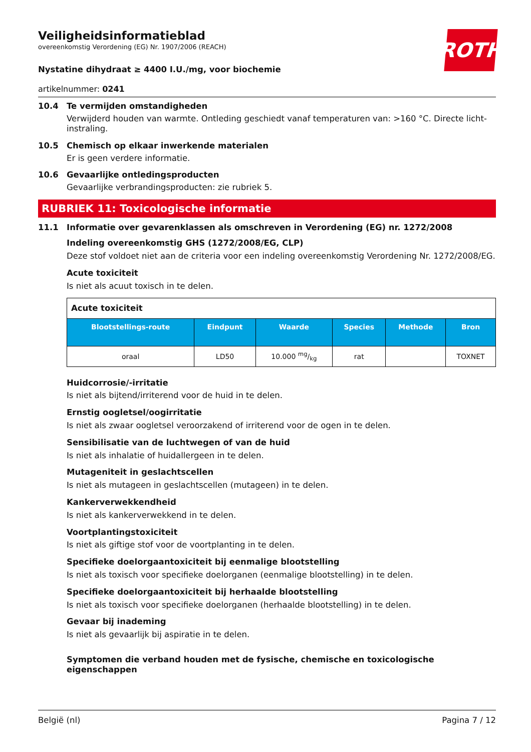ROTH
Veiligheidsinformatieblad
overeenkomstig Verordening (EG) Nr. 1907/2006 (REACH)
Nystatine dihydraat ≥ 4400 I.U./mg, voor biochemie
artikelnummer: 0241
10.4 Te vermijden omstandigheden
Verwijderd houden van warmte. Ontleding geschiedt vanaf temperaturen van: >160 °C. Directe licht-instraling.
10.5 Chemisch op elkaar inwerkende materialen
Er is geen verdere informatie.
10.6 Gevaarlijke ontledingsproducten
Gevaarlijke verbrandingsproducten: zie rubriek 5.
RUBRIEK 11: Toxicologische informatie
11.1 Informatie over gevarenklassen als omschreven in Verordening (EG) nr. 1272/2008
Indeling overeenkomstig GHS (1272/2008/EG, CLP)
Deze stof voldoet niet aan de criteria voor een indeling overeenkomstig Verordening Nr. 1272/2008/EG.
Acute toxiciteit
Is niet als acuut toxisch in te delen.
| Acute toxiciteit | | | | | |
| --- | --- | --- | --- | --- | --- |
| Blootstellings-route | Eindpunt | Waarde | Species | Methode | Bron |
| oraal | LD50 | 10.000 mg/kg | rat | | TOXNET |
Huidcorrosie/-irritatie
Is niet als bijtend/irriterend voor de huid in te delen.
Ernstig oogletsel/oogirritatie
Is niet als zwaar oogletsel veroorzakend of irriterend voor de ogen in te delen.
Sensibilisatie van de luchtwegen of van de huid
Is niet als inhalatie of huidallergeen in te delen.
Mutageniteit in geslachtscellen
Is niet als mutageen in geslachtscellen (mutageen) in te delen.
Kankerverwekkendheid
Is niet als kankerverwekkend in te delen.
Voortplantingstoxiciteit
Is niet als giftige stof voor de voortplanting in te delen.
Specifieke doelorgaantoxiciteit bij eenmalige blootstelling
Is niet als toxisch voor specifieke doelorganen (eenmalige blootstelling) in te delen.
Specifieke doelorgaantoxiciteit bij herhaalde blootstelling
Is niet als toxisch voor specifieke doelorganen (herhaalde blootstelling) in te delen.
Gevaar bij inademing
Is niet als gevaarlijk bij aspiratie in te delen.
Symptomen die verband houden met de fysische, chemische en toxicologische eigenschappen
België (nl) Pagina 7 / 12